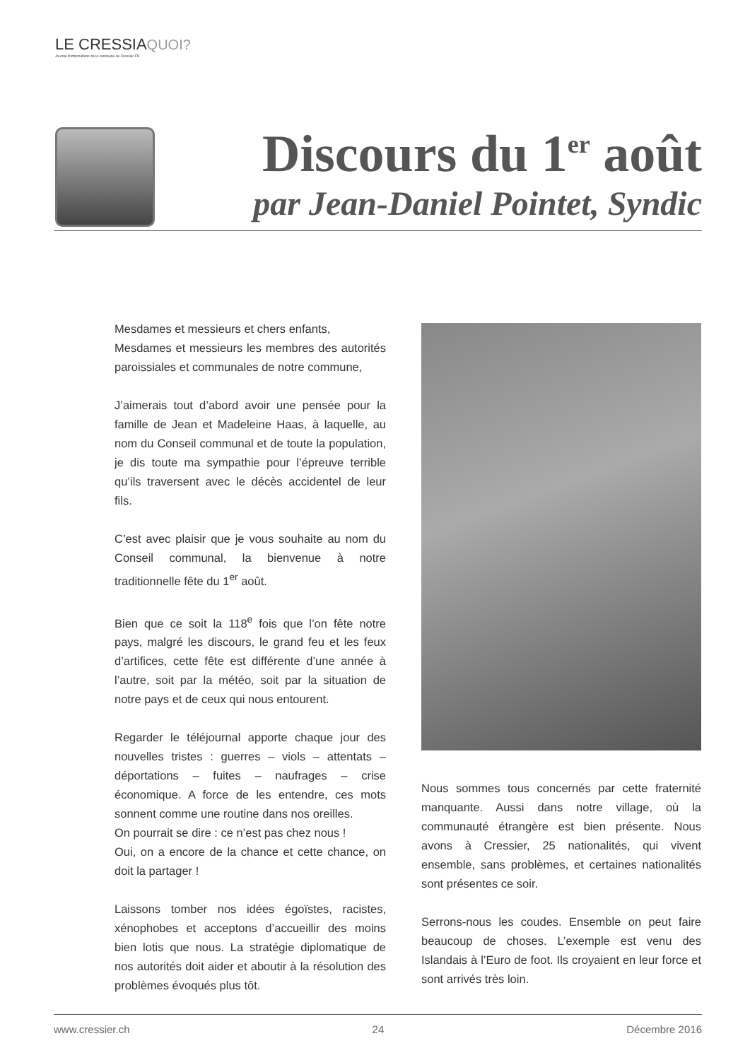LE CRESSIAQUOI?
Journal d'informations de la commune de Cressier FR
Discours du 1<sup>er</sup> août
par Jean-Daniel Pointet, Syndic
Mesdames et messieurs et chers enfants,
Mesdames et messieurs les membres des autorités paroissiales et communales de notre commune,
J’aimerais tout d’abord avoir une pensée pour la famille de Jean et Madeleine Haas, à laquelle, au nom du Conseil communal et de toute la population, je dis toute ma sympathie pour l’épreuve terrible qu’ils traversent avec le décès accidentel de leur fils.
C’est avec plaisir que je vous souhaite au nom du Conseil communal, la bienvenue à notre traditionnelle fête du 1<sup>er</sup> août.
Bien que ce soit la 118<sup>e</sup> fois que l’on fête notre pays, malgré les discours, le grand feu et les feux d’artifices, cette fête est différente d’une année à l’autre, soit par la météo, soit par la situation de notre pays et de ceux qui nous entourent.
Regarder le téléjournal apporte chaque jour des nouvelles tristes : guerres – viols – attentats – déportations – fuites – naufrages – crise économique. A force de les entendre, ces mots sonnent comme une routine dans nos oreilles.
On pourrait se dire : ce n’est pas chez nous !
Oui, on a encore de la chance et cette chance, on doit la partager !
Laissons tomber nos idées égoïstes, racistes, xénophobes et acceptons d’accueillir des moins bien lotis que nous. La stratégie diplomatique de nos autorités doit aider et aboutir à la résolution des problèmes évoqués plus tôt.
Nous sommes tous concernés par cette fraternité manquante. Aussi dans notre village, où la communauté étrangère est bien présente. Nous avons à Cressier, 25 nationalités, qui vivent ensemble, sans problèmes, et certaines nationalités sont présentes ce soir.
Serrons-nous les coudes. Ensemble on peut faire beaucoup de choses. L’exemple est venu des Islandais à l’Euro de foot. Ils croyaient en leur force et sont arrivés très loin.
www.cressier.ch 24 Décembre 2016